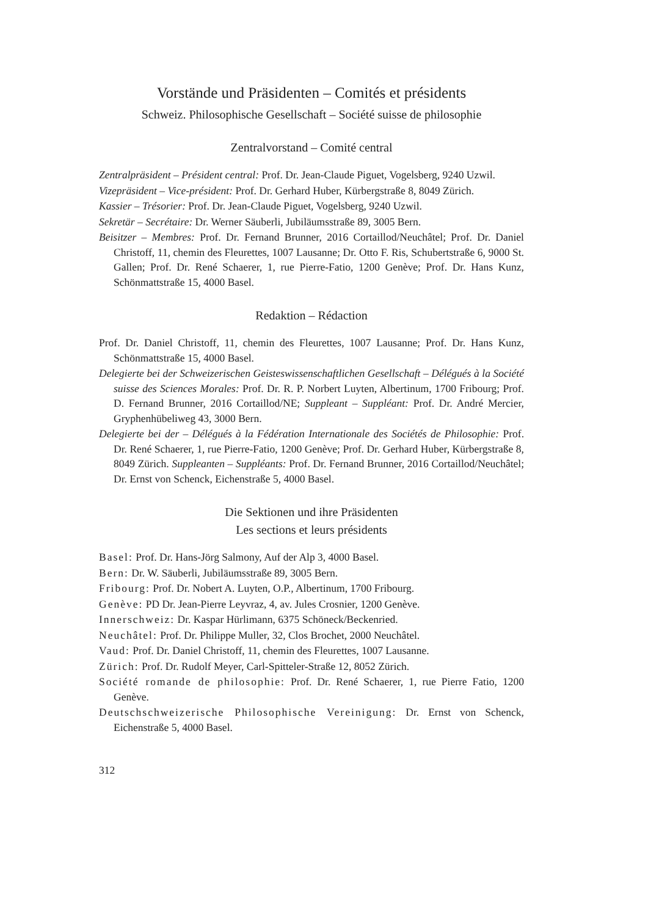Vorstände und Präsidenten – Comités et présidents
Schweiz. Philosophische Gesellschaft – Société suisse de philosophie
Zentralvorstand – Comité central
Zentralpräsident – Président central: Prof. Dr. Jean-Claude Piguet, Vogelsberg, 9240 Uzwil.
Vizepräsident – Vice-président: Prof. Dr. Gerhard Huber, Kürbergstraße 8, 8049 Zürich.
Kassier – Trésorier: Prof. Dr. Jean-Claude Piguet, Vogelsberg, 9240 Uzwil.
Sekretär – Secrétaire: Dr. Werner Säuberli, Jubiläumsstraße 89, 3005 Bern.
Beisitzer – Membres: Prof. Dr. Fernand Brunner, 2016 Cortaillod/Neuchâtel; Prof. Dr. Daniel Christoff, 11, chemin des Fleurettes, 1007 Lausanne; Dr. Otto F. Ris, Schubertstraße 6, 9000 St. Gallen; Prof. Dr. René Schaerer, 1, rue Pierre-Fatio, 1200 Genève; Prof. Dr. Hans Kunz, Schönmattstraße 15, 4000 Basel.
Redaktion – Rédaction
Prof. Dr. Daniel Christoff, 11, chemin des Fleurettes, 1007 Lausanne; Prof. Dr. Hans Kunz, Schönmattstraße 15, 4000 Basel.
Delegierte bei der Schweizerischen Geisteswissenschaftlichen Gesellschaft – Délégués à la Société suisse des Sciences Morales: Prof. Dr. R. P. Norbert Luyten, Albertinum, 1700 Fribourg; Prof. D. Fernand Brunner, 2016 Cortaillod/NE; Suppleant – Suppléant: Prof. Dr. André Mercier, Gryphenhübeliweg 43, 3000 Bern.
Delegierte bei der – Délégués à la Fédération Internationale des Sociétés de Philosophie: Prof. Dr. René Schaerer, 1, rue Pierre-Fatio, 1200 Genève; Prof. Dr. Gerhard Huber, Kürbergstraße 8, 8049 Zürich. Suppleanten – Suppléants: Prof. Dr. Fernand Brunner, 2016 Cortaillod/Neuchâtel; Dr. Ernst von Schenck, Eichenstraße 5, 4000 Basel.
Die Sektionen und ihre Präsidenten
Les sections et leurs présidents
Basel: Prof. Dr. Hans-Jörg Salmony, Auf der Alp 3, 4000 Basel.
Bern: Dr. W. Säuberli, Jubiläumsstraße 89, 3005 Bern.
Fribourg: Prof. Dr. Nobert A. Luyten, O.P., Albertinum, 1700 Fribourg.
Genève: PD Dr. Jean-Pierre Leyvraz, 4, av. Jules Crosnier, 1200 Genève.
Innerschweiz: Dr. Kaspar Hürlimann, 6375 Schöneck/Beckenried.
Neuchâtel: Prof. Dr. Philippe Muller, 32, Clos Brochet, 2000 Neuchâtel.
Vaud: Prof. Dr. Daniel Christoff, 11, chemin des Fleurettes, 1007 Lausanne.
Zürich: Prof. Dr. Rudolf Meyer, Carl-Spitteler-Straße 12, 8052 Zürich.
Société romande de philosophie: Prof. Dr. René Schaerer, 1, rue Pierre Fatio, 1200 Genève.
Deutschschweizerische Philosophische Vereinigung: Dr. Ernst von Schenck, Eichenstraße 5, 4000 Basel.
312